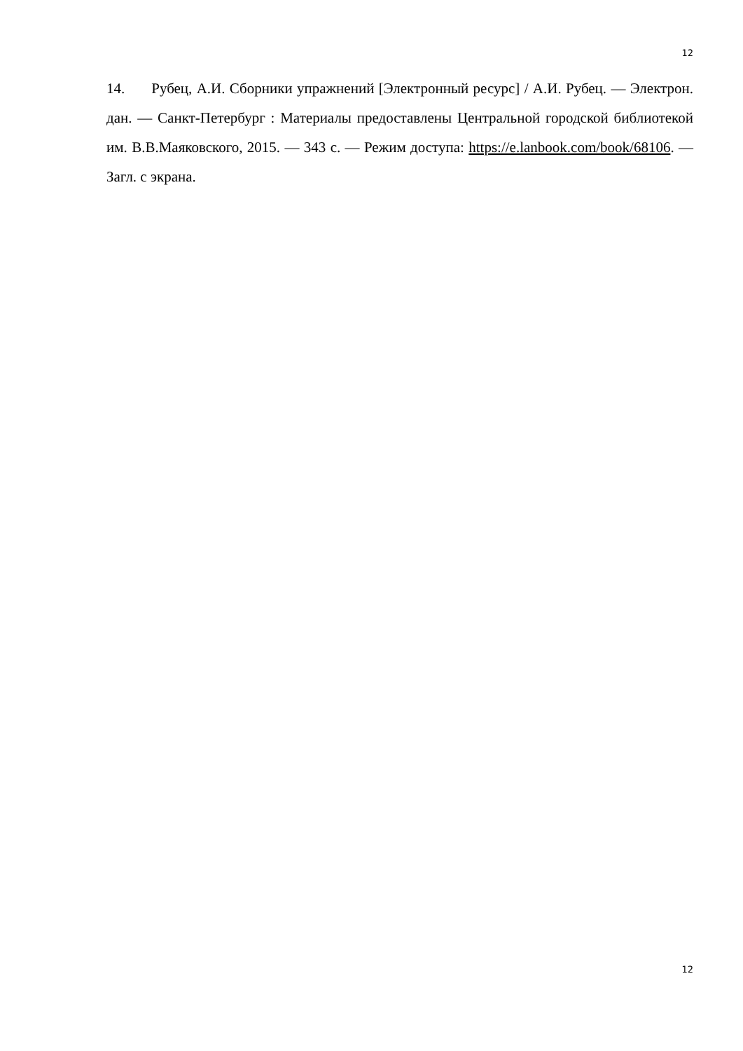12
14. Рубец, А.И. Сборники упражнений [Электронный ресурс] / А.И. Рубец. — Электрон. дан. — Санкт-Петербург : Материалы предоставлены Центральной городской библиотекой им. В.В.Маяковского, 2015. — 343 с. — Режим доступа: https://e.lanbook.com/book/68106. — Загл. с экрана.
12